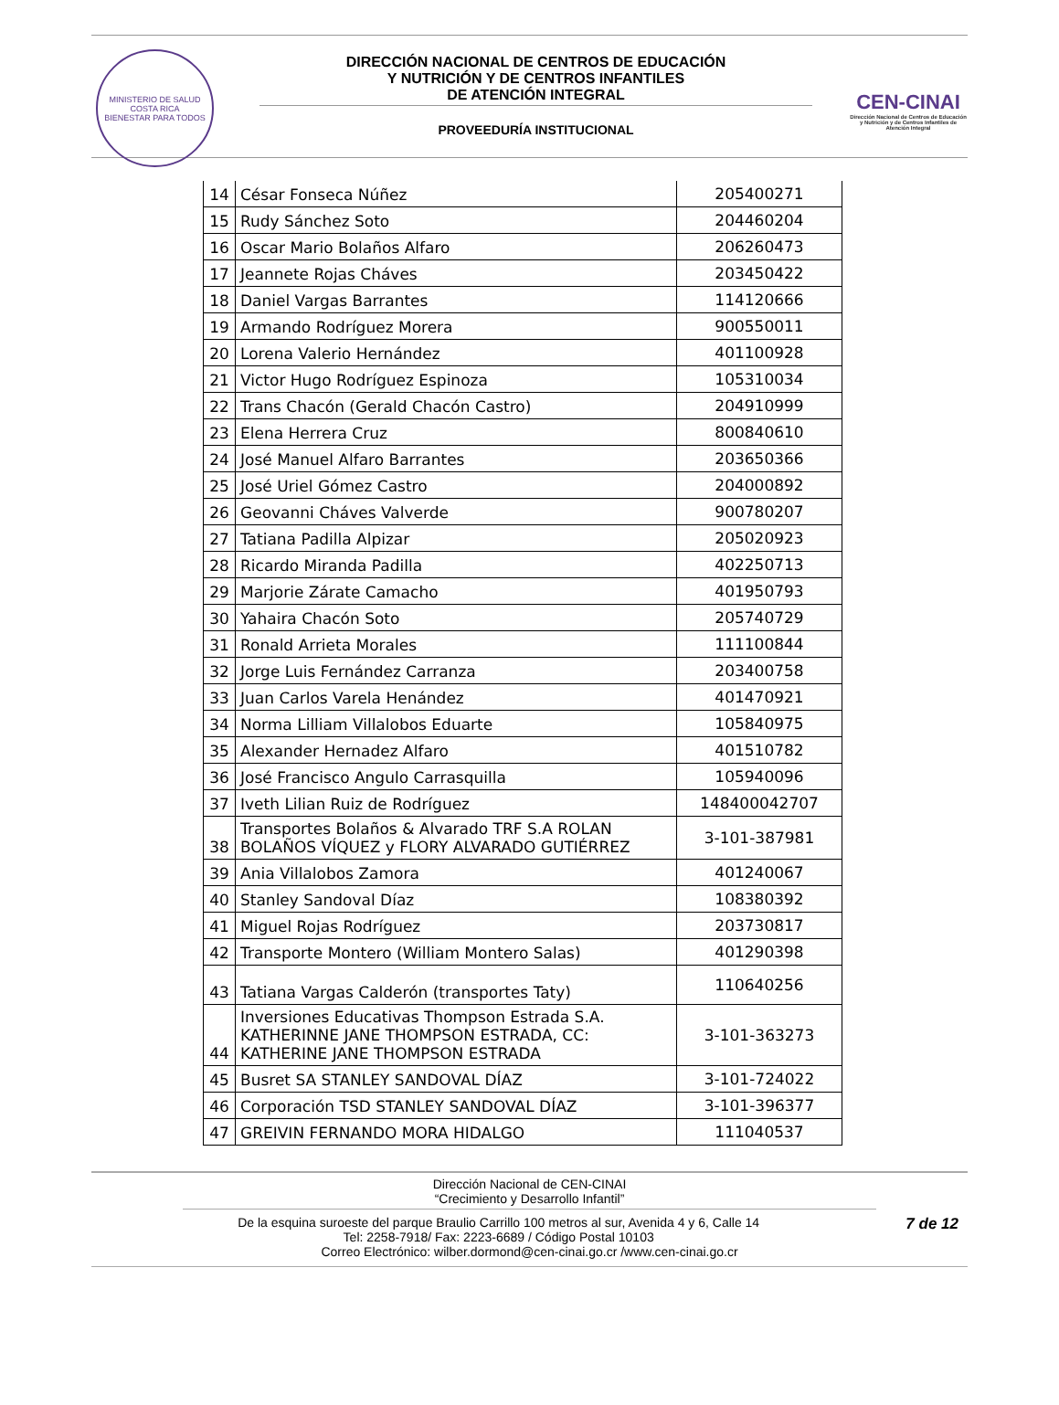MINISTERIO DE SALUD
COSTA RICA
BIENESTAR PARA TODOS
DIRECCIÓN NACIONAL DE CENTROS DE EDUCACIÓN
Y NUTRICIÓN Y DE CENTROS INFANTILES
DE ATENCIÓN INTEGRAL
PROVEEDURÍA INSTITUCIONAL
CEN-CINAI
Dirección Nacional de Centros de Educación y Nutrición y de Centros Infantiles de Atención Integral
| 14 | César Fonseca Núñez | 205400271 |
| 15 | Rudy Sánchez Soto | 204460204 |
| 16 | Oscar Mario Bolaños Alfaro | 206260473 |
| 17 | Jeannete Rojas Cháves | 203450422 |
| 18 | Daniel Vargas Barrantes | 114120666 |
| 19 | Armando Rodríguez Morera | 900550011 |
| 20 | Lorena Valerio Hernández | 401100928 |
| 21 | Victor Hugo Rodríguez Espinoza | 105310034 |
| 22 | Trans Chacón (Gerald Chacón Castro) | 204910999 |
| 23 | Elena Herrera Cruz | 800840610 |
| 24 | José Manuel Alfaro Barrantes | 203650366 |
| 25 | José Uriel Gómez Castro | 204000892 |
| 26 | Geovanni Cháves Valverde | 900780207 |
| 27 | Tatiana Padilla Alpizar | 205020923 |
| 28 | Ricardo Miranda Padilla | 402250713 |
| 29 | Marjorie Zárate Camacho | 401950793 |
| 30 | Yahaira Chacón Soto | 205740729 |
| 31 | Ronald Arrieta Morales | 111100844 |
| 32 | Jorge Luis Fernández Carranza | 203400758 |
| 33 | Juan Carlos Varela Henández | 401470921 |
| 34 | Norma Lilliam Villalobos Eduarte | 105840975 |
| 35 | Alexander Hernadez Alfaro | 401510782 |
| 36 | José Francisco Angulo Carrasquilla | 105940096 |
| 37 | Iveth Lilian Ruiz de Rodríguez | 148400042707 |
| 38 | Transportes Bolaños & Alvarado TRF S.A ROLAN BOLAÑOS VÍQUEZ y FLORY ALVARADO GUTIÉRREZ | 3-101-387981 |
| 39 | Ania Villalobos Zamora | 401240067 |
| 40 | Stanley Sandoval Díaz | 108380392 |
| 41 | Miguel Rojas Rodríguez | 203730817 |
| 42 | Transporte Montero (William Montero Salas) | 401290398 |
| 43 | Tatiana Vargas Calderón (transportes Taty) | 110640256 |
| 44 | Inversiones Educativas Thompson Estrada S.A. KATHERINNE JANE THOMPSON ESTRADA, CC: KATHERINE JANE THOMPSON ESTRADA | 3-101-363273 |
| 45 | Busret SA STANLEY SANDOVAL DÍAZ | 3-101-724022 |
| 46 | Corporación TSD STANLEY SANDOVAL DÍAZ | 3-101-396377 |
| 47 | GREIVIN FERNANDO MORA HIDALGO | 111040537 |
Dirección Nacional de CEN-CINAI
“Crecimiento y Desarrollo Infantil”
7 de 12 De la esquina suroeste del parque Braulio Carrillo 100 metros al sur, Avenida 4 y 6, Calle 14
Tel: 2258-7918/ Fax: 2223-6689 / Código Postal 10103
Correo Electrónico: wilber.dormond@cen-cinai.go.cr /www.cen-cinai.go.cr